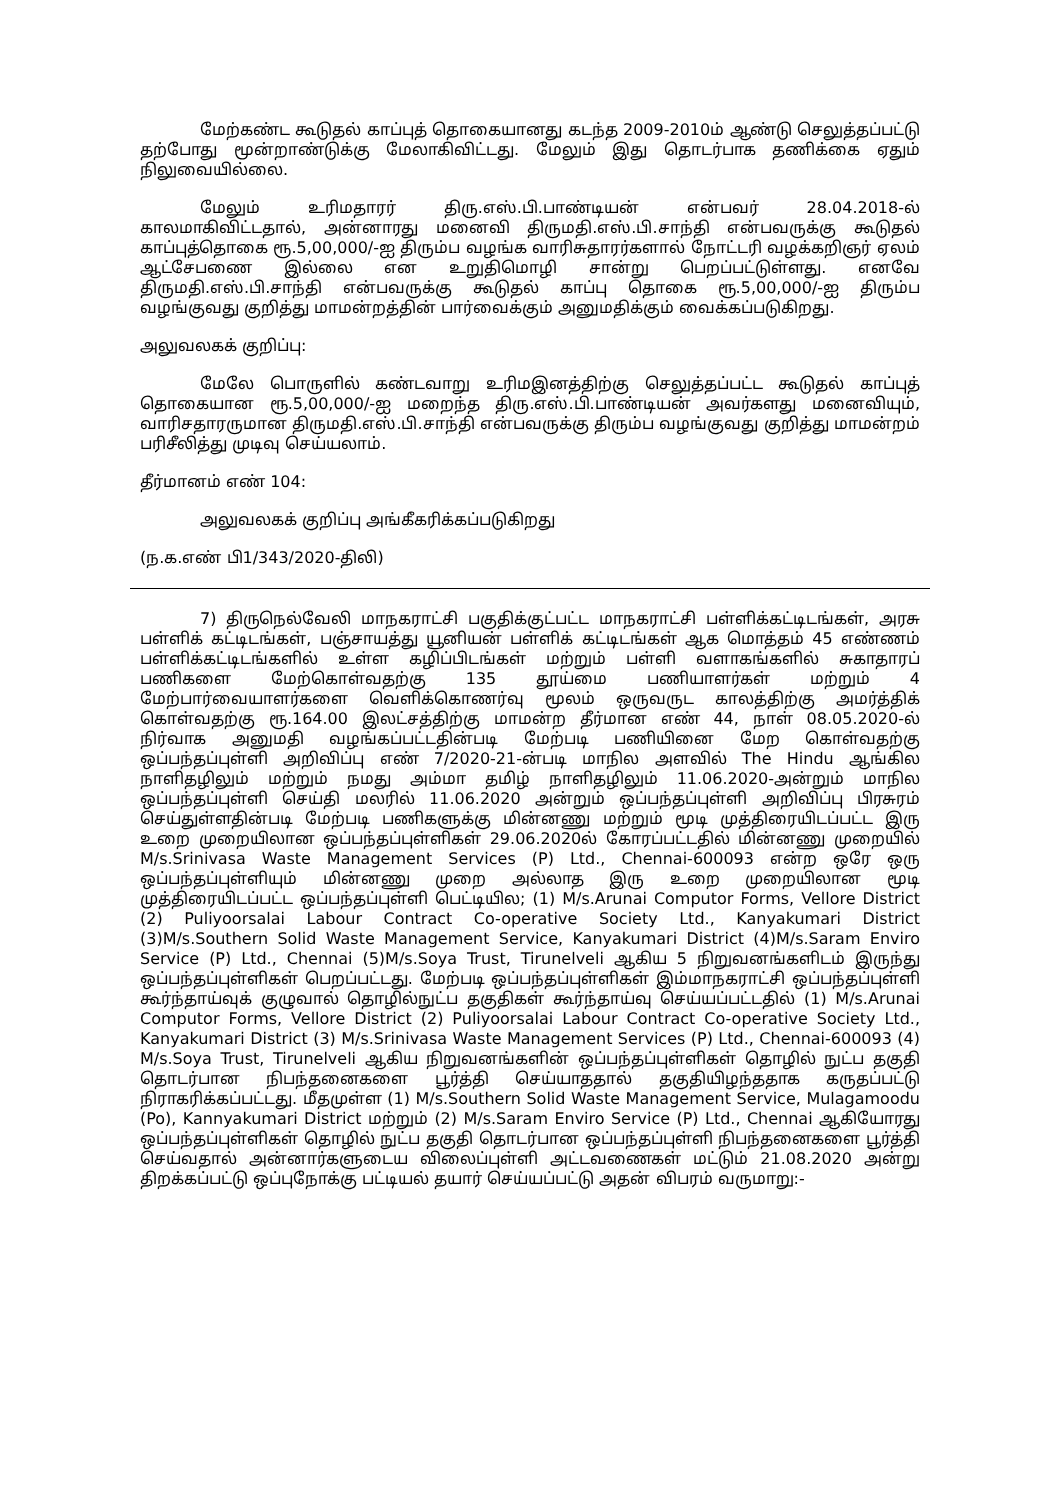மேற்கண்ட கூடுதல் காப்புத் தொகையானது கடந்த 2009-2010ம் ஆண்டு செலுத்தப்பட்டு தற்போது மூன்றாண்டுக்கு மேலாகிவிட்டது. மேலும் இது தொடர்பாக தணிக்கை ஏதும் நிலுவையில்லை.
மேலும் உரிமதாரர் திரு.எஸ்.பி.பாண்டியன் என்பவர் 28.04.2018-ல் காலமாகிவிட்டதால், அன்னாரது மனைவி திருமதி.எஸ்.பி.சாந்தி என்பவருக்கு கூடுதல் காப்புத்தொகை ரூ.5,00,000/-ஐ திரும்ப வழங்க வாரிசுதாரர்களால் நோட்டரி வழக்கறிஞர் ஏலம் ஆட்சேபணை இல்லை என உறுதிமொழி சான்று பெறப்பட்டுள்ளது. எனவே திருமதி.எஸ்.பி.சாந்தி என்பவருக்கு கூடுதல் காப்பு தொகை ரூ.5,00,000/-ஐ திரும்ப வழங்குவது குறித்து மாமன்றத்தின் பார்வைக்கும் அனுமதிக்கும் வைக்கப்படுகிறது.
அலுவலகக் குறிப்பு:
மேலே பொருளில் கண்டவாறு உரிமஇனத்திற்கு செலுத்தப்பட்ட கூடுதல் காப்புத் தொகையான ரூ.5,00,000/-ஐ மறைந்த திரு.எஸ்.பி.பாண்டியன் அவர்களது மனைவியும், வாரிசதாரருமான திருமதி.எஸ்.பி.சாந்தி என்பவருக்கு திரும்ப வழங்குவது குறித்து மாமன்றம் பரிசீலித்து முடிவு செய்யலாம்.
தீர்மானம் எண் 104:
அலுவலகக் குறிப்பு அங்கீகரிக்கப்படுகிறது
(ந.க.எண் பி1/343/2020-திலி)
7) திருநெல்வேலி மாநகராட்சி பகுதிக்குட்பட்ட மாநகராட்சி பள்ளிக்கட்டிடங்கள், அரசு பள்ளிக் கட்டிடங்கள், பஞ்சாயத்து யூனியன் பள்ளிக் கட்டிடங்கள் ஆக மொத்தம் 45 எண்ணம் பள்ளிக்கட்டிடங்களில் உள்ள கழிப்பிடங்கள் மற்றும் பள்ளி வளாகங்களில் சுகாதாரப் பணிகளை மேற்கொள்வதற்கு 135 தூய்மை பணியாளர்கள் மற்றும் 4 மேற்பார்வையாளர்களை வெளிக்கொணர்வு மூலம் ஒருவருட காலத்திற்கு அமர்த்திக் கொள்வதற்கு ரூ.164.00 இலட்சத்திற்கு மாமன்ற தீர்மான எண் 44, நாள் 08.05.2020-ல் நிர்வாக அனுமதி வழங்கப்பட்டதின்படி மேற்படி பணியினை மேற கொள்வதற்கு ஒப்பந்தப்புள்ளி அறிவிப்பு எண் 7/2020-21-ன்படி மாநில அளவில் The Hindu ஆங்கில நாளிதழிலும் மற்றும் நமது அம்மா தமிழ் நாளிதழிலும் 11.06.2020-அன்றும் மாநில ஒப்பந்தப்புள்ளி செய்தி மலரில் 11.06.2020 அன்றும் ஒப்பந்தப்புள்ளி அறிவிப்பு பிரசுரம் செய்துள்ளதின்படி மேற்படி பணிகளுக்கு மின்னணு மற்றும் மூடி முத்திரையிடப்பட்ட இரு உறை முறையிலான ஒப்பந்தப்புள்ளிகள் 29.06.2020ல் கோரப்பட்டதில் மின்னணு முறையில் M/s.Srinivasa Waste Management Services (P) Ltd., Chennai-600093 என்ற ஒரே ஒரு ஒப்பந்தப்புள்ளியும் மின்னணு முறை அல்லாத இரு உறை முறையிலான மூடி முத்திரையிடப்பட்ட ஒப்பந்தப்புள்ளி பெட்டியில; (1) M/s.Arunai Computor Forms, Vellore District (2) Puliyoorsalai Labour Contract Co-operative Society Ltd., Kanyakumari District (3)M/s.Southern Solid Waste Management Service, Kanyakumari District (4)M/s.Saram Enviro Service (P) Ltd., Chennai (5)M/s.Soya Trust, Tirunelveli ஆகிய 5 நிறுவனங்களிடம் இருந்து ஒப்பந்தப்புள்ளிகள் பெறப்பட்டது. மேற்படி ஒப்பந்தப்புள்ளிகள் இம்மாநகராட்சி ஒப்பந்தப்புள்ளி கூர்ந்தாய்வுக் குழுவால் தொழில்நுட்ப தகுதிகள் கூர்ந்தாய்வு செய்யப்பட்டதில் (1) M/s.Arunai Computor Forms, Vellore District (2) Puliyoorsalai Labour Contract Co-operative Society Ltd., Kanyakumari District (3) M/s.Srinivasa Waste Management Services (P) Ltd., Chennai-600093 (4) M/s.Soya Trust, Tirunelveli ஆகிய நிறுவனங்களின் ஒப்பந்தப்புள்ளிகள் தொழில் நுட்ப தகுதி தொடர்பான நிபந்தனைகளை பூர்த்தி செய்யாததால் தகுதியிழந்ததாக கருதப்பட்டு நிராகரிக்கப்பட்டது. மீதமுள்ள (1) M/s.Southern Solid Waste Management Service, Mulagamoodu (Po), Kannyakumari District மற்றும் (2) M/s.Saram Enviro Service (P) Ltd., Chennai ஆகியோரது ஒப்பந்தப்புள்ளிகள் தொழில் நுட்ப தகுதி தொடர்பான ஒப்பந்தப்புள்ளி நிபந்தனைகளை பூர்த்தி செய்வதால் அன்னார்களுடைய விலைப்புள்ளி அட்டவணைகள் மட்டும் 21.08.2020 அன்று திறக்கப்பட்டு ஒப்புநோக்கு பட்டியல் தயார் செய்யப்பட்டு அதன் விபரம் வருமாறு:-